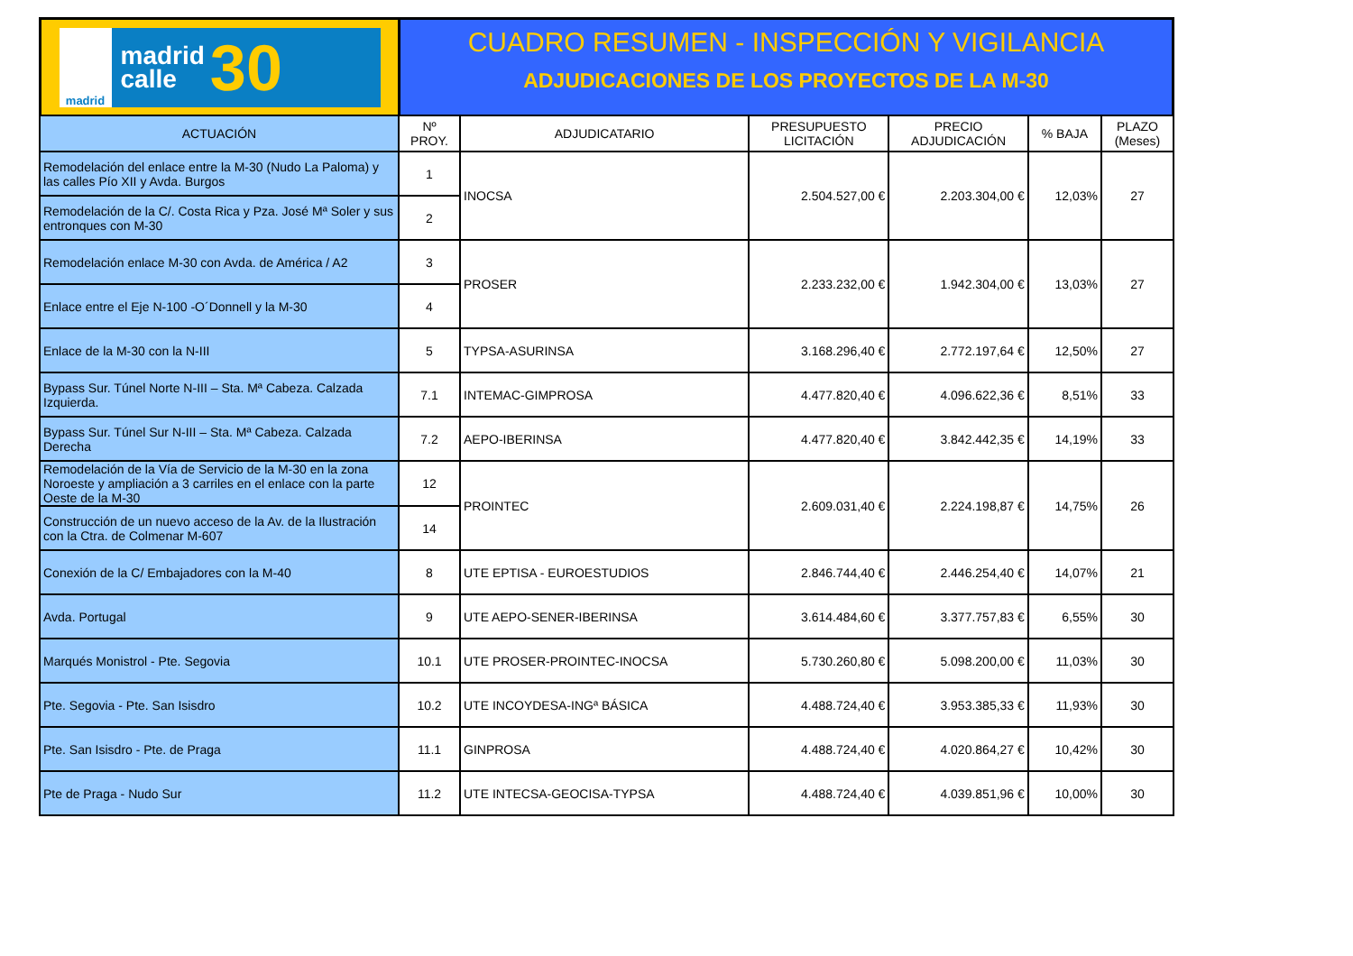madrid
madrid
calle
30
CUADRO RESUMEN - INSPECCIÓN Y VIGILANCIA
ADJUDICACIONES DE LOS PROYECTOS DE LA M-30
| ACTUACIÓN | Nº PROY. | ADJUDICATARIO | PRESUPUESTO LICITACIÓN | PRECIO ADJUDICACIÓN | % BAJA | PLAZO (Meses) |
| --- | --- | --- | --- | --- | --- | --- |
| Remodelación del enlace entre la M-30 (Nudo La Paloma) y las calles Pío XII y Avda. Burgos | 1 | INOCSA | 2.504.527,00 € | 2.203.304,00 € | 12,03% | 27 |
| Remodelación de la C/. Costa Rica y Pza. José Mª Soler y sus entronques con M-30 | 2 | | | | | |
| Remodelación enlace M-30 con Avda. de América / A2 | 3 | PROSER | 2.233.232,00 € | 1.942.304,00 € | 13,03% | 27 |
| Enlace entre el Eje N-100 -O´Donnell y la M-30 | 4 | | | | | |
| Enlace de la M-30 con la N-III | 5 | TYPSA-ASURINSA | 3.168.296,40 € | 2.772.197,64 € | 12,50% | 27 |
| Bypass Sur. Túnel Norte N-III – Sta. Mª Cabeza. Calzada Izquierda. | 7.1 | INTEMAC-GIMPROSA | 4.477.820,40 € | 4.096.622,36 € | 8,51% | 33 |
| Bypass Sur. Túnel Sur N-III – Sta. Mª Cabeza. Calzada Derecha | 7.2 | AEPO-IBERINSA | 4.477.820,40 € | 3.842.442,35 € | 14,19% | 33 |
| Remodelación de la Vía de Servicio de la M-30 en la zona Noroeste y ampliación a 3 carriles en el enlace con la parte Oeste de la M-30 | 12 | PROINTEC | 2.609.031,40 € | 2.224.198,87 € | 14,75% | 26 |
| Construcción de un nuevo acceso de la Av. de la Ilustración con la Ctra. de Colmenar M-607 | 14 | | | | | |
| Conexión de la C/ Embajadores con la M-40 | 8 | UTE EPTISA - EUROESTUDIOS | 2.846.744,40 € | 2.446.254,40 € | 14,07% | 21 |
| Avda. Portugal | 9 | UTE AEPO-SENER-IBERINSA | 3.614.484,60 € | 3.377.757,83 € | 6,55% | 30 |
| Marqués Monistrol - Pte. Segovia | 10.1 | UTE PROSER-PROINTEC-INOCSA | 5.730.260,80 € | 5.098.200,00 € | 11,03% | 30 |
| Pte. Segovia - Pte. San Isisdro | 10.2 | UTE INCOYDESA-INGª BÁSICA | 4.488.724,40 € | 3.953.385,33 € | 11,93% | 30 |
| Pte. San Isisdro - Pte. de Praga | 11.1 | GINPROSA | 4.488.724,40 € | 4.020.864,27 € | 10,42% | 30 |
| Pte de Praga - Nudo Sur | 11.2 | UTE INTECSA-GEOCISA-TYPSA | 4.488.724,40 € | 4.039.851,96 € | 10,00% | 30 |